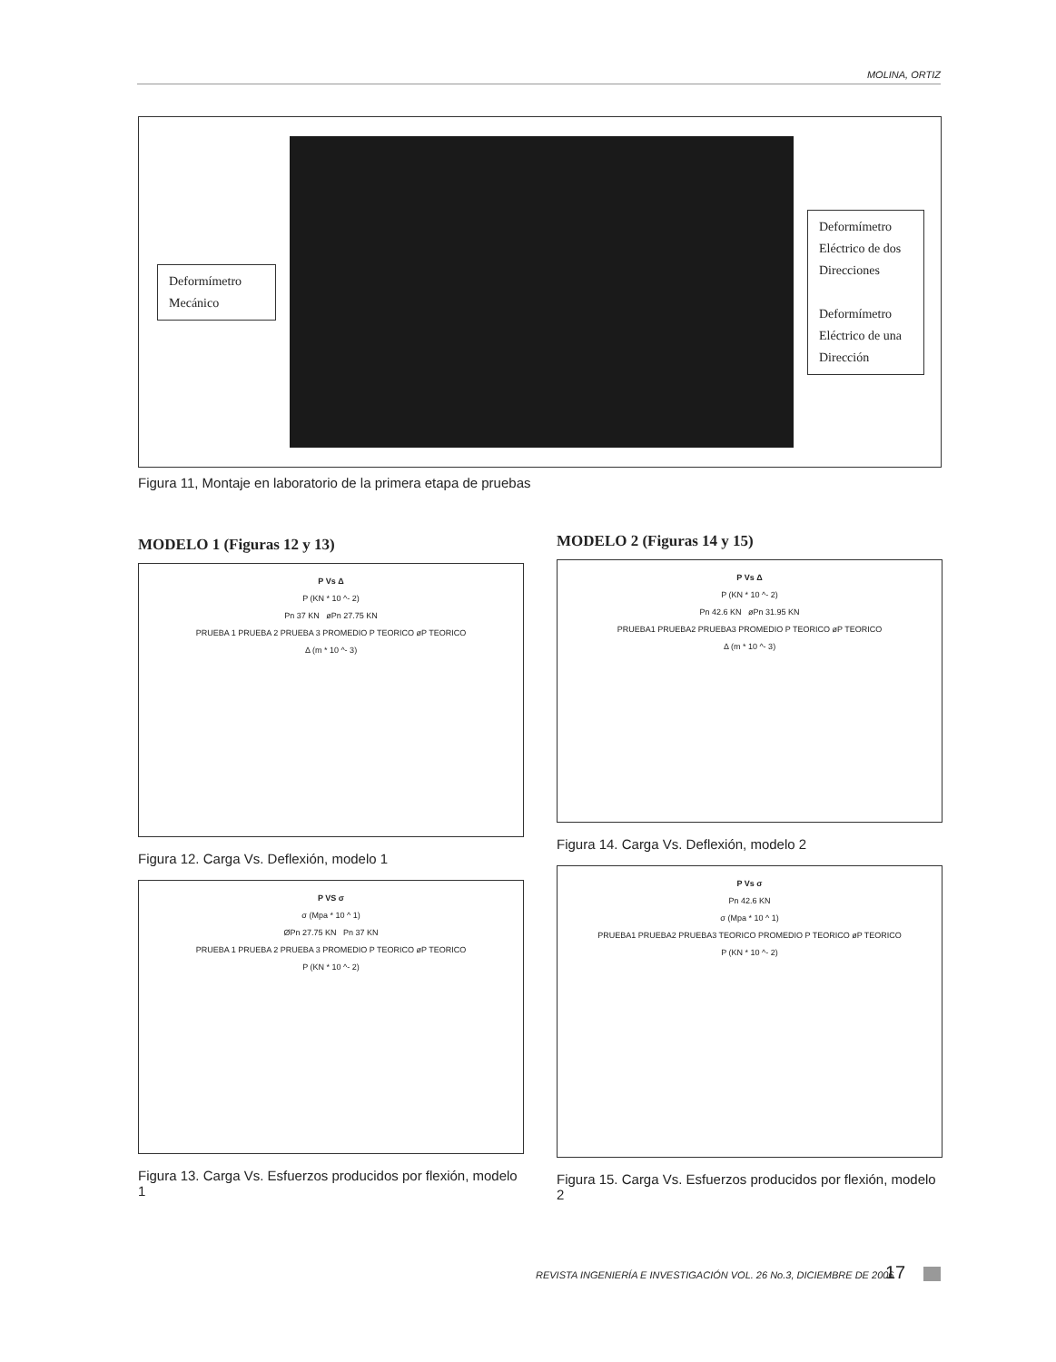MOLINA, ORTIZ
Deformímetro
Mecánico
Deformímetro
Eléctrico de dos
Direcciones
Deformímetro
Eléctrico de una
Dirección
Figura 11, Montaje en laboratorio de la primera etapa de pruebas
MODELO 1 (Figuras 12 y 13)
P Vs Δ
P (KN * 10 ^- 2)
Pn 37 KN øPn 27.75 KN
PRUEBA 1 PRUEBA 2 PRUEBA 3 PROMEDIO P TEORICO øP TEORICO
Δ (m * 10 ^- 3)
Figura 12. Carga Vs. Deflexión, modelo 1
P VS σ
σ (Mpa * 10 ^ 1)
ØPn 27.75 KN Pn 37 KN
PRUEBA 1 PRUEBA 2 PRUEBA 3 PROMEDIO P TEORICO øP TEORICO
P (KN * 10 ^- 2)
Figura 13. Carga Vs. Esfuerzos producidos por flexión, modelo 1
MODELO 2 (Figuras 14 y 15)
P Vs Δ
P (KN * 10 ^- 2)
Pn 42.6 KN øPn 31.95 KN
PRUEBA1 PRUEBA2 PRUEBA3 PROMEDIO P TEORICO øP TEORICO
Δ (m * 10 ^- 3)
Figura 14. Carga Vs. Deflexión, modelo 2
P Vs σ
Pn 42.6 KN
σ (Mpa * 10 ^ 1)
PRUEBA1 PRUEBA2 PRUEBA3 TEORICO PROMEDIO P TEORICO øP TEORICO
P (KN * 10 ^- 2)
Figura 15. Carga Vs. Esfuerzos producidos por flexión, modelo 2
REVISTA INGENIERÍA E INVESTIGACIÓN VOL. 26 No.3, DICIEMBRE DE 2006
17